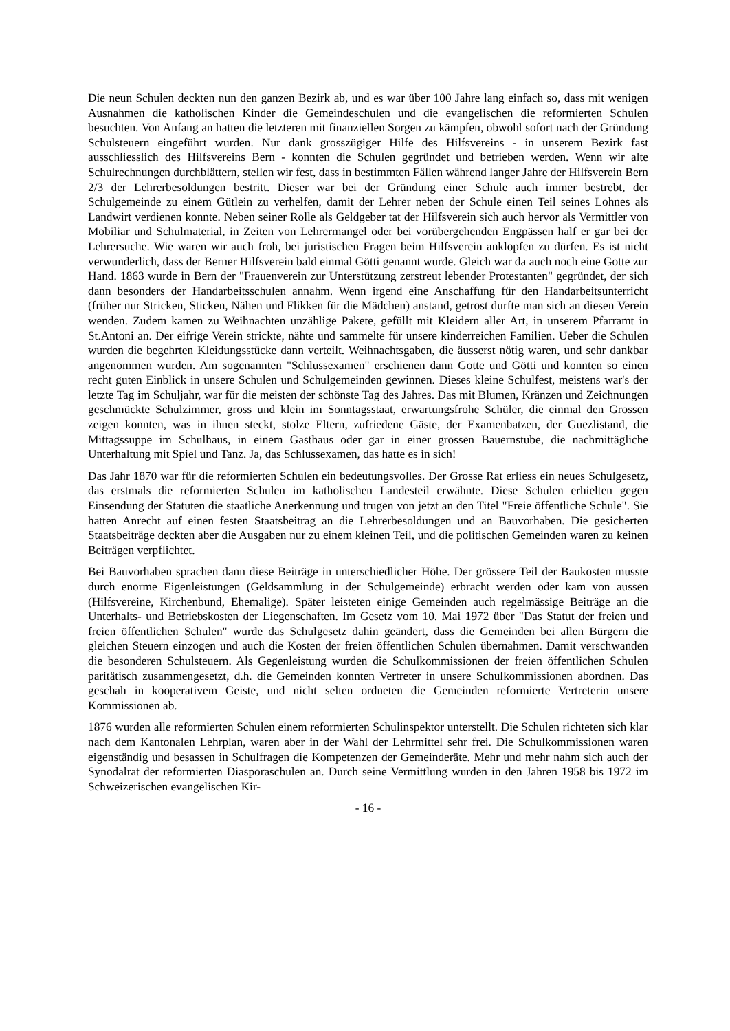Die neun Schulen deckten nun den ganzen Bezirk ab, und es war über 100 Jahre lang einfach so, dass mit wenigen Ausnahmen die katholischen Kinder die Gemeindeschulen und die evangelischen die reformierten Schulen besuchten. Von Anfang an hatten die letzteren mit finanziellen Sorgen zu kämpfen, obwohl sofort nach der Gründung Schulsteuern eingeführt wurden. Nur dank grosszügiger Hilfe des Hilfsvereins - in unserem Bezirk fast ausschliesslich des Hilfsvereins Bern - konnten die Schulen gegründet und betrieben werden. Wenn wir alte Schulrechnungen durchblättern, stellen wir fest, dass in bestimmten Fällen während langer Jahre der Hilfsverein Bern 2/3 der Lehrerbesoldungen bestritt. Dieser war bei der Gründung einer Schule auch immer bestrebt, der Schulgemeinde zu einem Gütlein zu verhelfen, damit der Lehrer neben der Schule einen Teil seines Lohnes als Landwirt verdienen konnte. Neben seiner Rolle als Geldgeber tat der Hilfsverein sich auch hervor als Vermittler von Mobiliar und Schulmaterial, in Zeiten von Lehrermangel oder bei vorübergehenden Engpässen half er gar bei der Lehrersuche. Wie waren wir auch froh, bei juristischen Fragen beim Hilfsverein anklopfen zu dürfen. Es ist nicht verwunderlich, dass der Berner Hilfsverein bald einmal Götti genannt wurde. Gleich war da auch noch eine Gotte zur Hand. 1863 wurde in Bern der "Frauenverein zur Unterstützung zerstreut lebender Protestanten" gegründet, der sich dann besonders der Handarbeitsschulen annahm. Wenn irgend eine Anschaffung für den Handarbeitsunterricht (früher nur Stricken, Sticken, Nähen und Flikken für die Mädchen) anstand, getrost durfte man sich an diesen Verein wenden. Zudem kamen zu Weihnachten unzählige Pakete, gefüllt mit Kleidern aller Art, in unserem Pfarramt in St.Antoni an. Der eifrige Verein strickte, nähte und sammelte für unsere kinderreichen Familien. Ueber die Schulen wurden die begehrten Kleidungsstücke dann verteilt. Weihnachtsgaben, die äusserst nötig waren, und sehr dankbar angenommen wurden. Am sogenannten "Schlussexamen" erschienen dann Gotte und Götti und konnten so einen recht guten Einblick in unsere Schulen und Schulgemeinden gewinnen. Dieses kleine Schulfest, meistens war's der letzte Tag im Schuljahr, war für die meisten der schönste Tag des Jahres. Das mit Blumen, Kränzen und Zeichnungen geschmückte Schulzimmer, gross und klein im Sonntagsstaat, erwartungsfrohe Schüler, die einmal den Grossen zeigen konnten, was in ihnen steckt, stolze Eltern, zufriedene Gäste, der Examenbatzen, der Guezlistand, die Mittagssuppe im Schulhaus, in einem Gasthaus oder gar in einer grossen Bauernstube, die nachmittägliche Unterhaltung mit Spiel und Tanz. Ja, das Schlussexamen, das hatte es in sich!
Das Jahr 1870 war für die reformierten Schulen ein bedeutungsvolles. Der Grosse Rat erliess ein neues Schulgesetz, das erstmals die reformierten Schulen im katholischen Landesteil erwähnte. Diese Schulen erhielten gegen Einsendung der Statuten die staatliche Anerkennung und trugen von jetzt an den Titel "Freie öffentliche Schule". Sie hatten Anrecht auf einen festen Staatsbeitrag an die Lehrerbesoldungen und an Bauvorhaben. Die gesicherten Staatsbeiträge deckten aber die Ausgaben nur zu einem kleinen Teil, und die politischen Gemeinden waren zu keinen Beiträgen verpflichtet.
Bei Bauvorhaben sprachen dann diese Beiträge in unterschiedlicher Höhe. Der grössere Teil der Baukosten musste durch enorme Eigenleistungen (Geldsammlung in der Schulgemeinde) erbracht werden oder kam von aussen (Hilfsvereine, Kirchenbund, Ehemalige). Später leisteten einige Gemeinden auch regelmässige Beiträge an die Unterhalts- und Betriebskosten der Liegenschaften. Im Gesetz vom 10. Mai 1972 über "Das Statut der freien und freien öffentlichen Schulen" wurde das Schulgesetz dahin geändert, dass die Gemeinden bei allen Bürgern die gleichen Steuern einzogen und auch die Kosten der freien öffentlichen Schulen übernahmen. Damit verschwanden die besonderen Schulsteuern. Als Gegenleistung wurden die Schulkommissionen der freien öffentlichen Schulen paritätisch zusammengesetzt, d.h. die Gemeinden konnten Vertreter in unsere Schulkommissionen abordnen. Das geschah in kooperativem Geiste, und nicht selten ordneten die Gemeinden reformierte Vertreterin unsere Kommissionen ab.
1876 wurden alle reformierten Schulen einem reformierten Schulinspektor unterstellt. Die Schulen richteten sich klar nach dem Kantonalen Lehrplan, waren aber in der Wahl der Lehrmittel sehr frei. Die Schulkommissionen waren eigenständig und besassen in Schulfragen die Kompetenzen der Gemeinderäte. Mehr und mehr nahm sich auch der Synodalrat der reformierten Diasporaschulen an. Durch seine Vermittlung wurden in den Jahren 1958 bis 1972 im Schweizerischen evangelischen Kir-
- 16 -